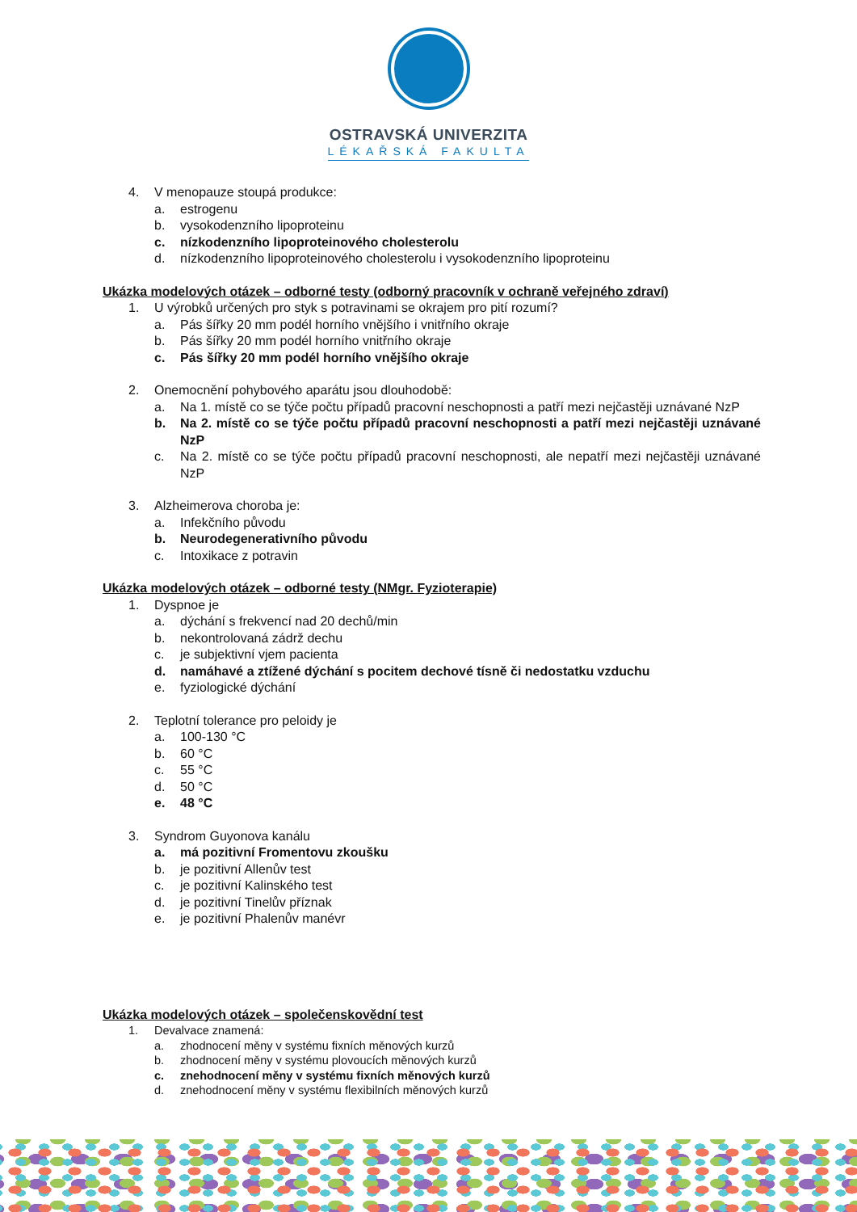OSTRAVSKÁ UNIVERZITA
LÉKAŘSKÁ FAKULTA
4. V menopauze stoupá produkce:
a. estrogenu
b. vysokodenzního lipoproteinu
c. nízkodenzního lipoproteinového cholesterolu
d. nízkodenzního lipoproteinového cholesterolu i vysokodenzního lipoproteinu
Ukázka modelových otázek – odborné testy (odborný pracovník v ochraně veřejného zdraví)
1. U výrobků určených pro styk s potravinami se okrajem pro pití rozumí?
a. Pás šířky 20 mm podél horního vnějšího i vnitřního okraje
b. Pás šířky 20 mm podél horního vnitřního okraje
c. Pás šířky 20 mm podél horního vnějšího okraje
2. Onemocnění pohybového aparátu jsou dlouhodobě:
a. Na 1. místě co se týče počtu případů pracovní neschopnosti a patří mezi nejčastěji uznávané NzP
b. Na 2. místě co se týče počtu případů pracovní neschopnosti a patří mezi nejčastěji uznávané NzP
c. Na 2. místě co se týče počtu případů pracovní neschopnosti, ale nepatří mezi nejčastěji uznávané NzP
3. Alzheimerova choroba je:
a. Infekčního původu
b. Neurodegenerativního původu
c. Intoxikace z potravin
Ukázka modelových otázek – odborné testy (NMgr. Fyzioterapie)
1. Dyspnoe je
a. dýchání s frekvencí nad 20 dechů/min
b. nekontrolovaná zádrž dechu
c. je subjektivní vjem pacienta
d. namáhavé a ztížené dýchání s pocitem dechové tísně či nedostatku vzduchu
e. fyziologické dýchání
2. Teplotní tolerance pro peloidy je
a. 100-130 °C
b. 60 °C
c. 55 °C
d. 50 °C
e. 48 °C
3. Syndrom Guyonova kanálu
a. má pozitivní Fromentovu zkoušku
b. je pozitivní Allenův test
c. je pozitivní Kalinského test
d. je pozitivní Tinelův příznak
e. je pozitivní Phalenův manévr
Ukázka modelových otázek – společenskovědní test
1. Devalvace znamená:
a. zhodnocení měny v systému fixních měnových kurzů
b. zhodnocení měny v systému plovoucích měnových kurzů
c. znehodnocení měny v systému fixních měnových kurzů
d. znehodnocení měny v systému flexibilních měnových kurzů